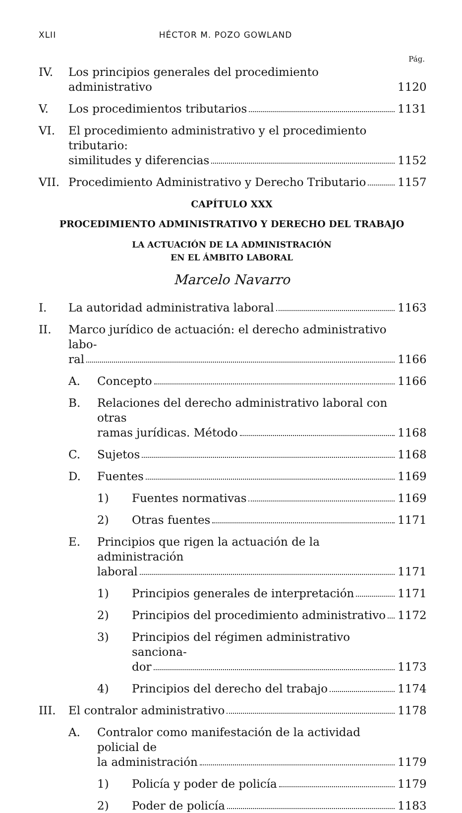XLII HÉCTOR M. POZO GOWLAND
Pág.
IV. Los principios generales del procedimiento administrativo
1120
V. Los procedimientos tributarios 1131
VI. El procedimiento administrativo y el procedimiento tributario:
similitudes y diferencias
1152
VII. Procedimiento Administrativo y Derecho Tributario
1157
CAPÍTULO XXX
PROCEDIMIENTO ADMINISTRATIVO Y DERECHO DEL TRABAJO
LA ACTUACIÓN DE LA ADMINISTRACIÓN
EN EL ÁMBITO LABORAL
Marcelo Navarro
I. La autoridad administrativa laboral
1163
II. Marco jurídico de actuación: el derecho administrativo labo-
ral
1166
A. Concepto 1166
B. Relaciones del derecho administrativo laboral con otras
ramas jurídicas. Método
1168
C. Sujetos 1168
D. Fuentes 1169
1) Fuentes normativas 1169
2) Otras fuentes 1171
E. Principios que rigen la actuación de la administración
laboral
1171
1) Principios generales de interpretación
1171
2) Principios del procedimiento administrativo
1172
3) Principios del régimen administrativo sanciona-
dor
1173
4) Principios del derecho del trabajo
1174
III. El contralor administrativo 1178
A. Contralor como manifestación de la actividad policial de
la administración
1179
1) Policía y poder de policía 1179
2) Poder de policía 1183